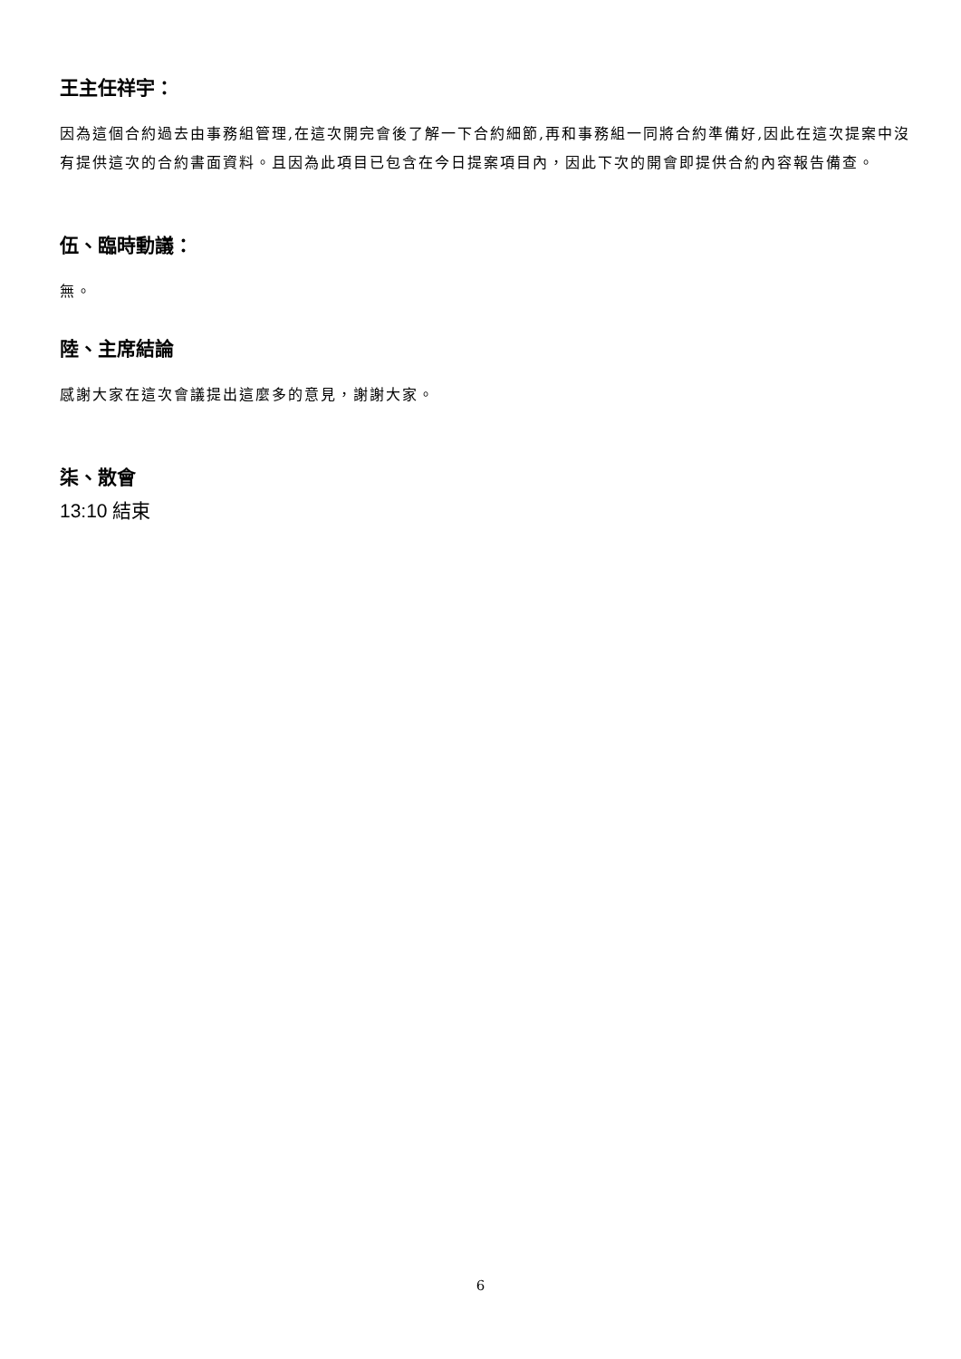王主任祥宇：
因為這個合約過去由事務組管理,在這次開完會後了解一下合約細節,再和事務組一同將合約準備好,因此在這次提案中沒有提供這次的合約書面資料。且因為此項目已包含在今日提案項目內，因此下次的開會即提供合約內容報告備查。
伍、臨時動議：
無。
陸、主席結論
感謝大家在這次會議提出這麼多的意見，謝謝大家。
柒、散會
13:10 結束
6